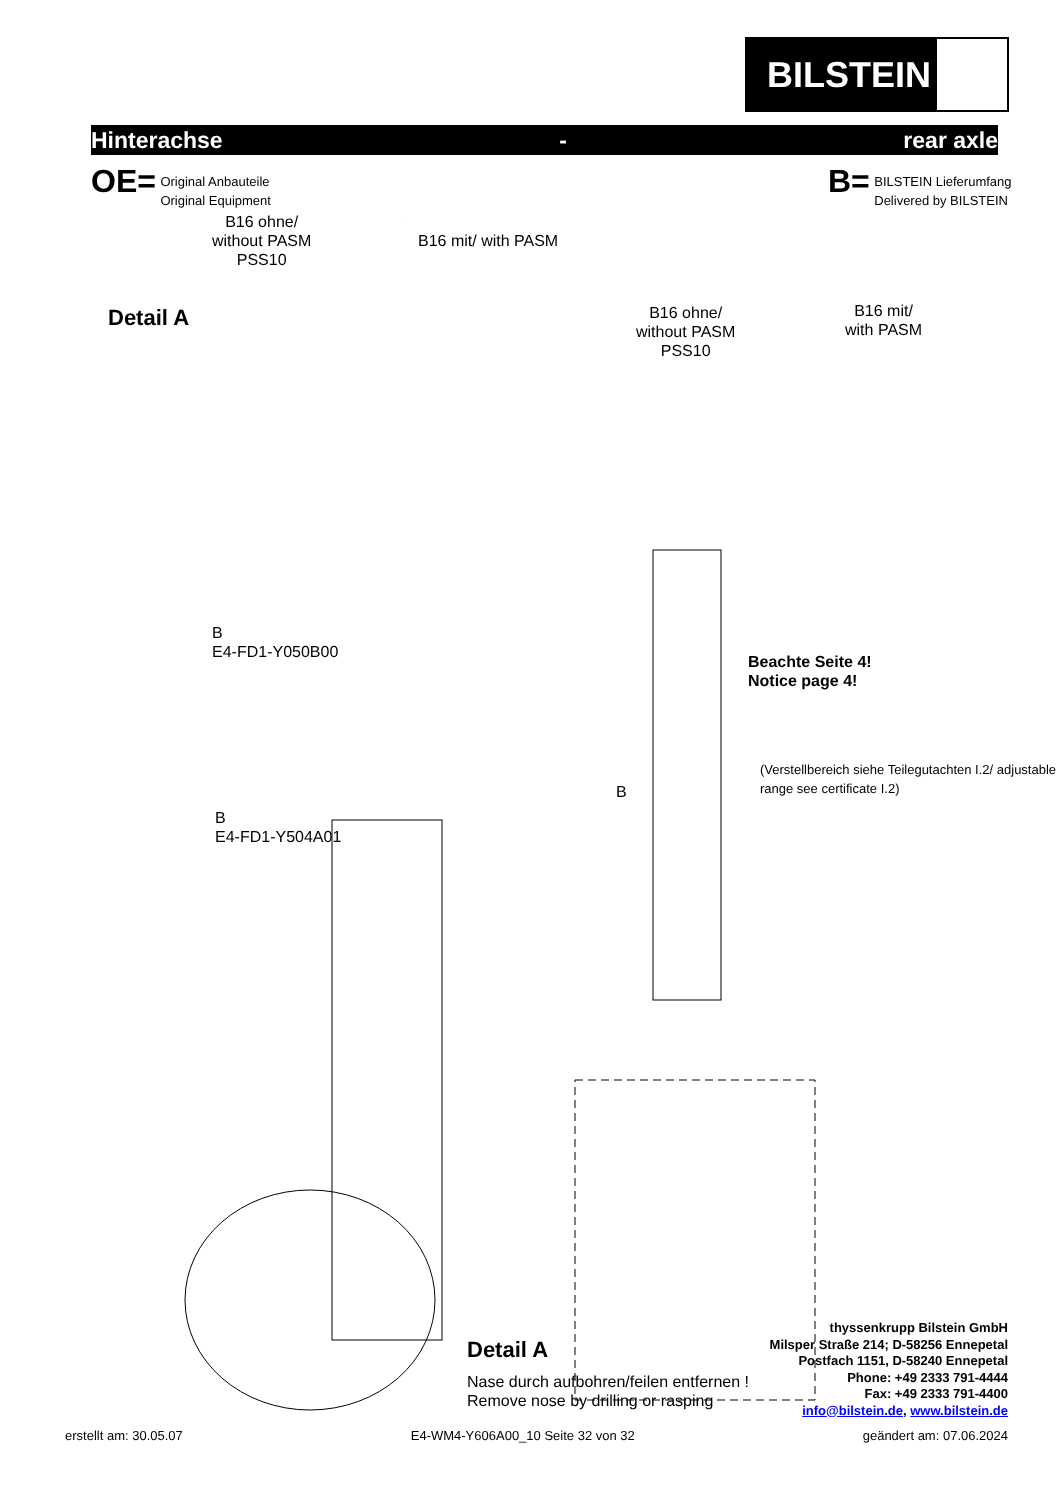BILSTEIN
Hinterachse - rear axle
OE= Original Anbauteile
Original Equipment
B= BILSTEIN Lieferumfang
Delivered by BILSTEIN
B16 ohne/
without PASM
PSS10
B16 mit/ with PASM
Detail A
B16 ohne/
without PASM
PSS10
B16 mit/
with PASM
B
E4-FD1-Y050B00
B
E4-FD1-Y504A01
Beachte Seite 4!
Notice page 4!
B
(Verstellbereich siehe Teilegutachten I.2/ adjustable range see certificate I.2)
Detail A
Nase durch aufbohren/feilen entfernen !
Remove nose by drilling or rasping
thyssenkrupp Bilstein GmbH
Milsper Straße 214; D-58256 Ennepetal
Postfach 1151, D-58240 Ennepetal
Phone: +49 2333 791-4444
Fax: +49 2333 791-4400
info@bilstein.de, www.bilstein.de
erstellt am: 30.05.07 E4-WM4-Y606A00_10 Seite 32 von 32 geändert am: 07.06.2024